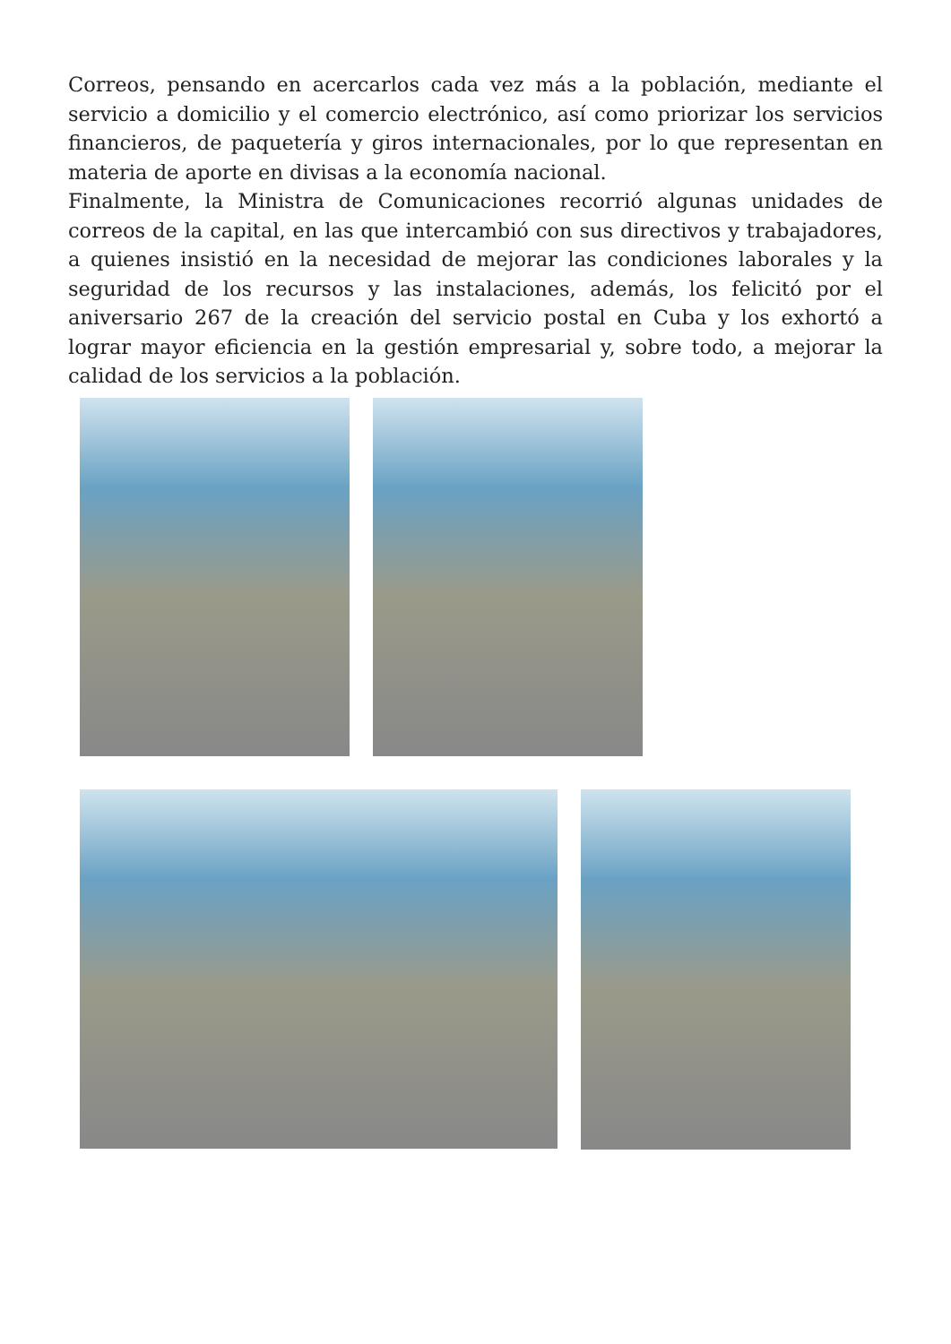Correos, pensando en acercarlos cada vez más a la población, mediante el servicio a domicilio y el comercio electrónico, así como priorizar los servicios financieros, de paquetería y giros internacionales, por lo que representan en materia de aporte en divisas a la economía nacional.
Finalmente, la Ministra de Comunicaciones recorrió algunas unidades de correos de la capital, en las que intercambió con sus directivos y trabajadores, a quienes insistió en la necesidad de mejorar las condiciones laborales y la seguridad de los recursos y las instalaciones, además, los felicitó por el aniversario 267 de la creación del servicio postal en Cuba y los exhortó a lograr mayor eficiencia en la gestión empresarial y, sobre todo, a mejorar la calidad de los servicios a la población.